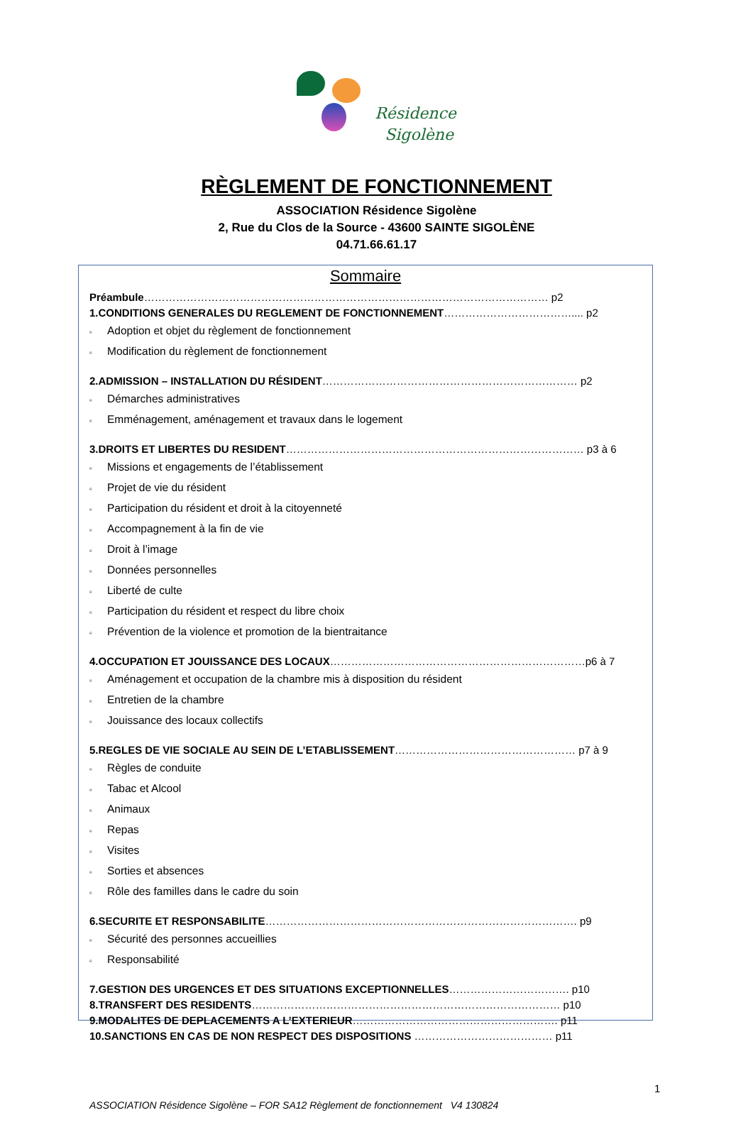Résidence
Sigolène
RÈGLEMENT DE FONCTIONNEMENT
ASSOCIATION Résidence Sigolène
2, Rue du Clos de la Source - 43600 SAINTE SIGOLÈNE
04.71.66.61.17
Sommaire
Préambule…………………………………………………………………………………………………… p2
1.CONDITIONS GENERALES DU REGLEMENT DE FONCTIONNEMENT……………………………….... p2
▫ Adoption et objet du règlement de fonctionnement
▫ Modification du règlement de fonctionnement
2.ADMISSION – INSTALLATION DU RÉSIDENT……………………………………………………………… p2
▫ Démarches administratives
▫ Emménagement, aménagement et travaux dans le logement
3.DROITS ET LIBERTES DU RESIDENT………………………………………………………………………… p3 à 6
▫ Missions et engagements de l’établissement
▫ Projet de vie du résident
▫ Participation du résident et droit à la citoyenneté
▫ Accompagnement à la fin de vie
▫ Droit à l’image
▫ Données personnelles
▫ Liberté de culte
▫ Participation du résident et respect du libre choix
▫ Prévention de la violence et promotion de la bientraitance
4.OCCUPATION ET JOUISSANCE DES LOCAUX………………………………………………………………p6 à 7
▫ Aménagement et occupation de la chambre mis à disposition du résident
▫ Entretien de la chambre
▫ Jouissance des locaux collectifs
5.REGLES DE VIE SOCIALE AU SEIN DE L’ETABLISSEMENT…………………………………………… p7 à 9
▫ Règles de conduite
▫ Tabac et Alcool
▫ Animaux
▫ Repas
▫ Visites
▫ Sorties et absences
▫ Rôle des familles dans le cadre du soin
6.SECURITE ET RESPONSABILITE……………………………………………………………………………. p9
▫ Sécurité des personnes accueillies
▫ Responsabilité
7.GESTION DES URGENCES ET DES SITUATIONS EXCEPTIONNELLES……………………………. p10
8.TRANSFERT DES RESIDENTS…………………………………………………………………………… p10
9.MODALITES DE DEPLACEMENTS A L’EXTERIEUR…………………………………………………. p11
10.SANCTIONS EN CAS DE NON RESPECT DES DISPOSITIONS ………………………………… p11
1
ASSOCIATION Résidence Sigolène – FOR SA12 Règlement de fonctionnement V4 130824